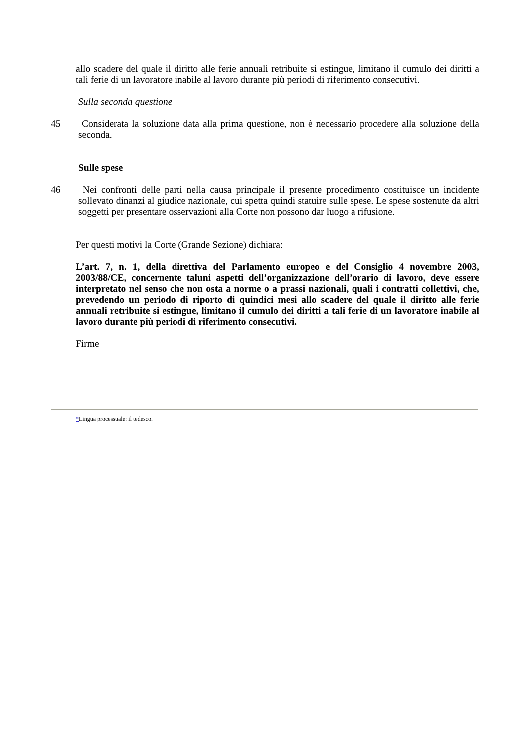allo scadere del quale il diritto alle ferie annuali retribuite si estingue, limitano il cumulo dei diritti a tali ferie di un lavoratore inabile al lavoro durante più periodi di riferimento consecutivi.
Sulla seconda questione
45 Considerata la soluzione data alla prima questione, non è necessario procedere alla soluzione della seconda.
Sulle spese
46 Nei confronti delle parti nella causa principale il presente procedimento costituisce un incidente sollevato dinanzi al giudice nazionale, cui spetta quindi statuire sulle spese. Le spese sostenute da altri soggetti per presentare osservazioni alla Corte non possono dar luogo a rifusione.
Per questi motivi la Corte (Grande Sezione) dichiara:
L’art. 7, n. 1, della direttiva del Parlamento europeo e del Consiglio 4 novembre 2003, 2003/88/CE, concernente taluni aspetti dell’organizzazione dell’orario di lavoro, deve essere interpretato nel senso che non osta a norme o a prassi nazionali, quali i contratti collettivi, che, prevedendo un periodo di riporto di quindici mesi allo scadere del quale il diritto alle ferie annuali retribuite si estingue, limitano il cumulo dei diritti a tali ferie di un lavoratore inabile al lavoro durante più periodi di riferimento consecutivi.
Firme
*Lingua processuale: il tedesco.